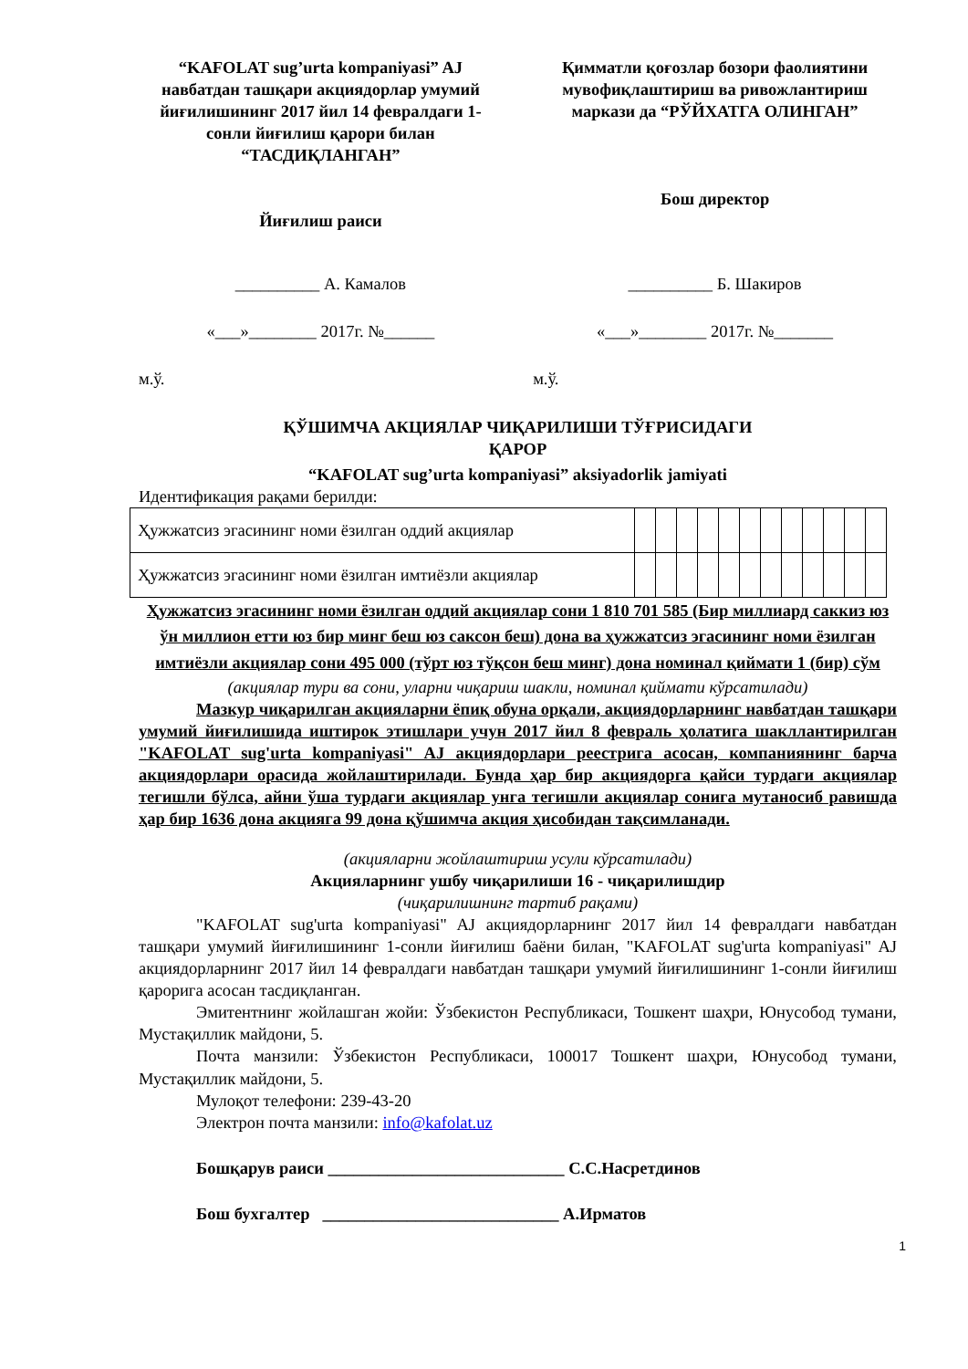“KAFOLAT sug’urta kompaniyasi” AJ навбатдан ташқари акциядорлар умумий йиғилишининг 2017 йил 14 февралдаги 1-сонли йиғилиш қарори билан “ТАСДИҚЛАНГАН”
Йиғилиш раиси
Қимматли қоғозлар бозори фаолиятини мувофиқлаштириш ва ривожлантириш маркази да “РЎЙХАТГА ОЛИНГАН”
Бош директор
__________ А. Камалов __________ Б. Шакиров
«___»________ 2017г. №______ «___»________ 2017г. №_______
м.ў. м.ў.
ҚЎШИМЧА АКЦИЯЛАР ЧИҚАРИЛИШИ ТЎҒРИСИДАГИ
ҚАРОР
“KAFOLAT sug’urta kompaniyasi” aksiyadorlik jamiyati
Идентификация рақами берилди:
| Ҳужжатсиз эгасининг номи ёзилган оддий акциялар | | | | | | | | | | | | |
| Ҳужжатсиз эгасининг номи ёзилган имтиёзли акциялар | | | | | | | | | | | | |
Ҳужжатсиз эгасининг номи ёзилган оддий акциялар сони 1 810 701 585 (Бир миллиард саккиз юз ўн миллион етти юз бир минг беш юз саксон беш) дона ва ҳужжатсиз эгасининг номи ёзилган имтиёзли акциялар сони 495 000 (тўрт юз тўқсон беш минг) дона номинал қиймати 1 (бир) сўм
(акциялар тури ва сони, уларни чиқариш шакли, номинал қиймати кўрсатилади)
Мазкур чиқарилган акцияларни ёпиқ обуна орқали, акциядорларнинг навбатдан ташқари умумий йиғилишида иштирок этишлари учун 2017 йил 8 февраль ҳолатига шакллантирилган "KAFOLAT sug'urta kompaniyasi" AJ акциядорлари реестрига асосан, компаниянинг барча акциядорлари орасида жойлаштирилади. Бунда ҳар бир акциядорга қайси турдаги акциялар тегишли бўлса, айни ўша турдаги акциялар унга тегишли акциялар сонига мутаносиб равишда ҳар бир 1636 дона акцияга 99 дона қўшимча акция ҳисобидан тақсимланади.
(акцияларни жойлаштириш усули кўрсатилади)
Акцияларнинг ушбу чиқарилиши 16 - чиқарилишдир
(чиқарилишнинг тартиб рақами)
"KAFOLAT sug'urta kompaniyasi" AJ акциядорларнинг 2017 йил 14 февралдаги навбатдан ташқари умумий йиғилишининг 1-сонли йиғилиш баёни билан, "KAFOLAT sug'urta kompaniyasi" AJ акциядорларнинг 2017 йил 14 февралдаги навбатдан ташқари умумий йиғилишининг 1-сонли йиғилиш қарорига асосан тасдиқланган.
Эмитентнинг жойлашган жойи: Ўзбекистон Республикаси, Тошкент шаҳри, Юнусобод тумани, Мустақиллик майдони, 5.
Почта манзили: Ўзбекистон Республикаси, 100017 Тошкент шаҳри, Юнусобод тумани, Мустақиллик майдони, 5.
Мулоқот телефони: 239-43-20
Электрон почта манзили: info@kafolat.uz
Бошқарув раиси ____________________________ С.С.Насретдинов
Бош бухгалтер ____________________________ А.Ирматов
1